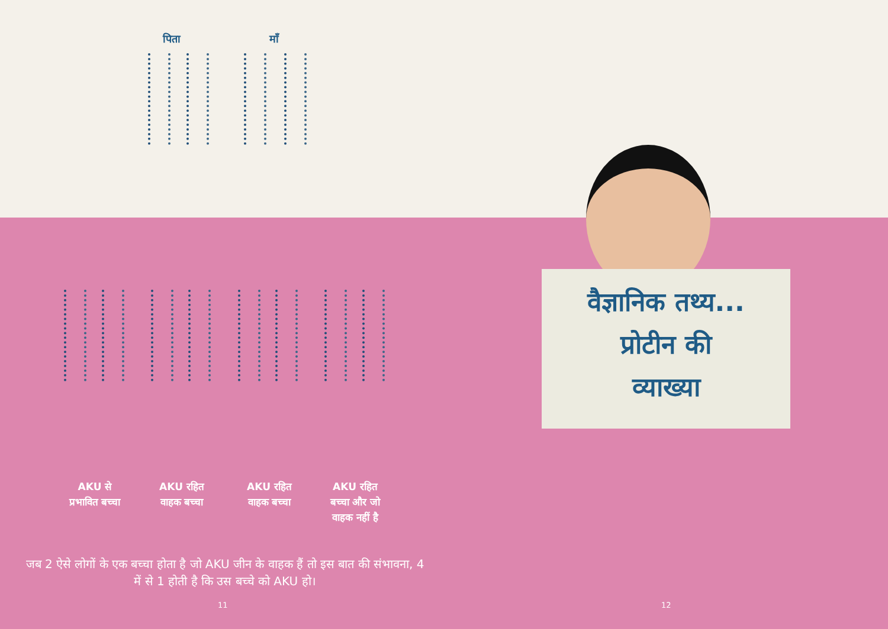पिता माँ
AKU से प्रभावित बच्चा
AKU रहित वाहक बच्चा
AKU रहित वाहक बच्चा
AKU रहित बच्चा और जो वाहक नहीं है
जब 2 ऐसे लोगों के एक बच्चा होता है जो AKU जीन के वाहक हैं तो इस बात की संभावना, 4 में से 1 होती है कि उस बच्चे को AKU हो।
11
वैज्ञानिक तथ्य...
प्रोटीन की
व्याख्या
12